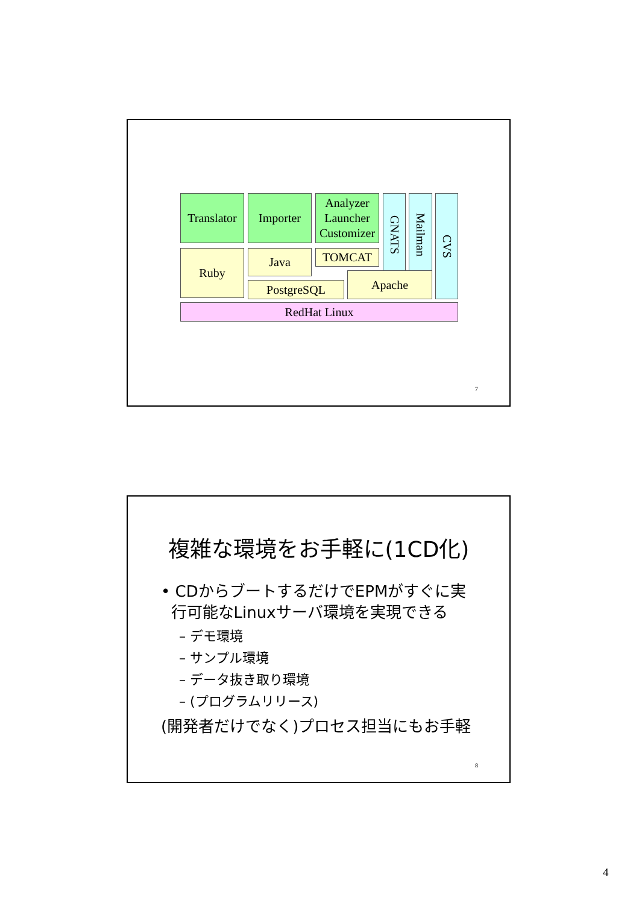Translator
Importer
Analyzer
Launcher
Customizer
GNATS
Mailman
CVS
Ruby
Java
TOMCAT
PostgreSQL
Apache
RedHat Linux
7
複雑な環境をお手軽に(1CD化)
• CDからブートするだけでEPMがすぐに実
行可能なLinuxサーバ環境を実現できる
– デモ環境
– サンプル環境
– データ抜き取り環境
– (プログラムリリース)
(開発者だけでなく)プロセス担当にもお手軽
8
4